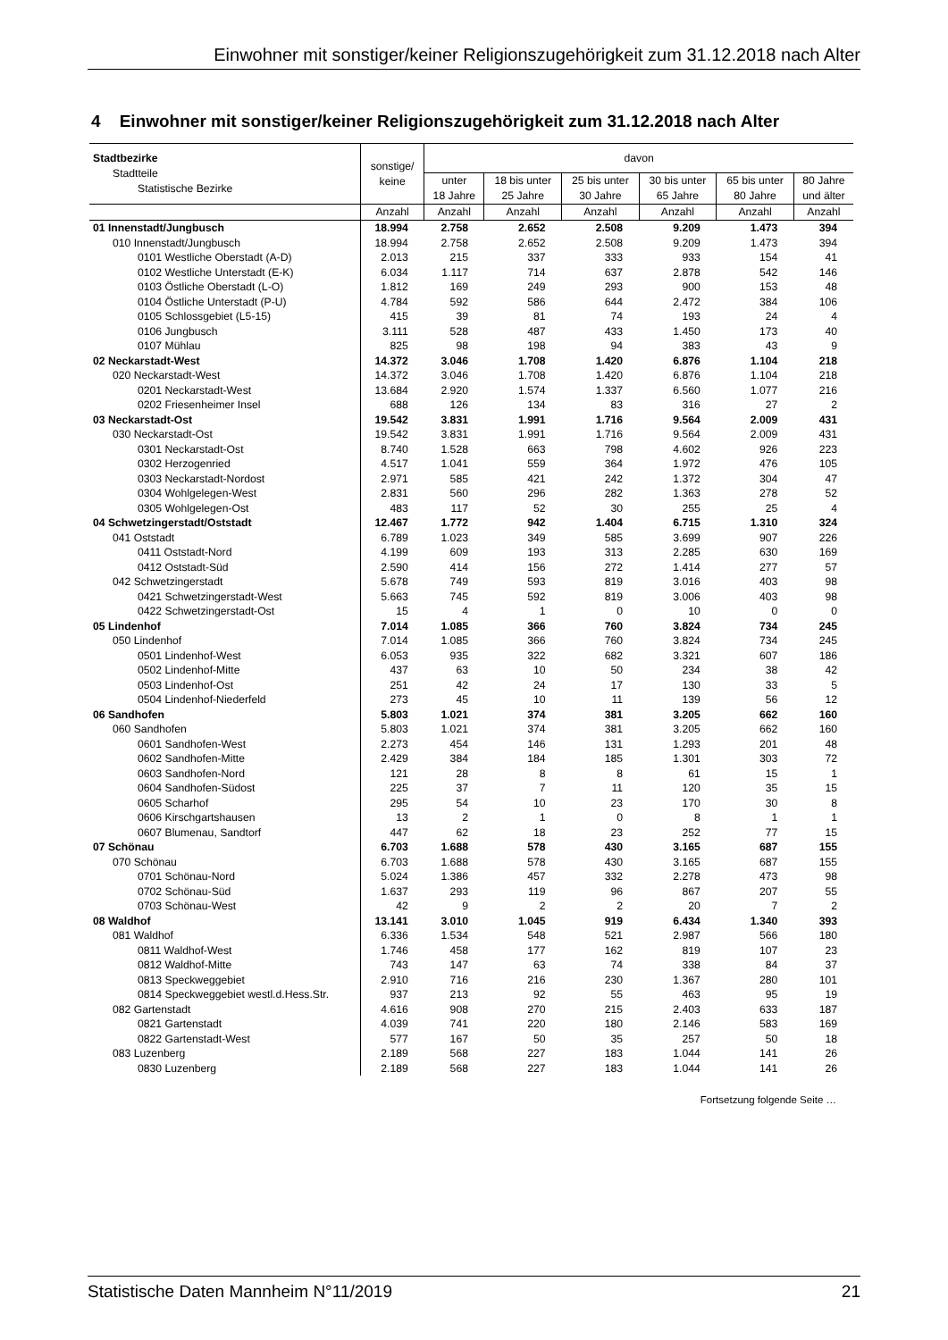Einwohner mit sonstiger/keiner Religionszugehörigkeit zum 31.12.2018 nach Alter
4 Einwohner mit sonstiger/keiner Religionszugehörigkeit zum 31.12.2018 nach Alter
| Stadtbezirke Stadtteile Statistische Bezirke | sonstige/ keine | davon | | | | | |
| --- | --- | --- | --- | --- | --- | --- | --- |
| | | unter 18 Jahre | 18 bis unter 25 Jahre | 25 bis unter 30 Jahre | 30 bis unter 65 Jahre | 65 bis unter 80 Jahre | 80 Jahre und älter |
| | Anzahl | Anzahl | Anzahl | Anzahl | Anzahl | Anzahl | Anzahl |
| 01 Innenstadt/Jungbusch | 18.994 | 2.758 | 2.652 | 2.508 | 9.209 | 1.473 | 394 |
| 010 Innenstadt/Jungbusch | 18.994 | 2.758 | 2.652 | 2.508 | 9.209 | 1.473 | 394 |
| 0101 Westliche Oberstadt (A-D) | 2.013 | 215 | 337 | 333 | 933 | 154 | 41 |
| 0102 Westliche Unterstadt (E-K) | 6.034 | 1.117 | 714 | 637 | 2.878 | 542 | 146 |
| 0103 Östliche Oberstadt (L-O) | 1.812 | 169 | 249 | 293 | 900 | 153 | 48 |
| 0104 Östliche Unterstadt (P-U) | 4.784 | 592 | 586 | 644 | 2.472 | 384 | 106 |
| 0105 Schlossgebiet (L5-15) | 415 | 39 | 81 | 74 | 193 | 24 | 4 |
| 0106 Jungbusch | 3.111 | 528 | 487 | 433 | 1.450 | 173 | 40 |
| 0107 Mühlau | 825 | 98 | 198 | 94 | 383 | 43 | 9 |
| 02 Neckarstadt-West | 14.372 | 3.046 | 1.708 | 1.420 | 6.876 | 1.104 | 218 |
| 020 Neckarstadt-West | 14.372 | 3.046 | 1.708 | 1.420 | 6.876 | 1.104 | 218 |
| 0201 Neckarstadt-West | 13.684 | 2.920 | 1.574 | 1.337 | 6.560 | 1.077 | 216 |
| 0202 Friesenheimer Insel | 688 | 126 | 134 | 83 | 316 | 27 | 2 |
| 03 Neckarstadt-Ost | 19.542 | 3.831 | 1.991 | 1.716 | 9.564 | 2.009 | 431 |
| 030 Neckarstadt-Ost | 19.542 | 3.831 | 1.991 | 1.716 | 9.564 | 2.009 | 431 |
| 0301 Neckarstadt-Ost | 8.740 | 1.528 | 663 | 798 | 4.602 | 926 | 223 |
| 0302 Herzogenried | 4.517 | 1.041 | 559 | 364 | 1.972 | 476 | 105 |
| 0303 Neckarstadt-Nordost | 2.971 | 585 | 421 | 242 | 1.372 | 304 | 47 |
| 0304 Wohlgelegen-West | 2.831 | 560 | 296 | 282 | 1.363 | 278 | 52 |
| 0305 Wohlgelegen-Ost | 483 | 117 | 52 | 30 | 255 | 25 | 4 |
| 04 Schwetzingerstadt/Oststadt | 12.467 | 1.772 | 942 | 1.404 | 6.715 | 1.310 | 324 |
| 041 Oststadt | 6.789 | 1.023 | 349 | 585 | 3.699 | 907 | 226 |
| 0411 Oststadt-Nord | 4.199 | 609 | 193 | 313 | 2.285 | 630 | 169 |
| 0412 Oststadt-Süd | 2.590 | 414 | 156 | 272 | 1.414 | 277 | 57 |
| 042 Schwetzingerstadt | 5.678 | 749 | 593 | 819 | 3.016 | 403 | 98 |
| 0421 Schwetzingerstadt-West | 5.663 | 745 | 592 | 819 | 3.006 | 403 | 98 |
| 0422 Schwetzingerstadt-Ost | 15 | 4 | 1 | 0 | 10 | 0 | 0 |
| 05 Lindenhof | 7.014 | 1.085 | 366 | 760 | 3.824 | 734 | 245 |
| 050 Lindenhof | 7.014 | 1.085 | 366 | 760 | 3.824 | 734 | 245 |
| 0501 Lindenhof-West | 6.053 | 935 | 322 | 682 | 3.321 | 607 | 186 |
| 0502 Lindenhof-Mitte | 437 | 63 | 10 | 50 | 234 | 38 | 42 |
| 0503 Lindenhof-Ost | 251 | 42 | 24 | 17 | 130 | 33 | 5 |
| 0504 Lindenhof-Niederfeld | 273 | 45 | 10 | 11 | 139 | 56 | 12 |
| 06 Sandhofen | 5.803 | 1.021 | 374 | 381 | 3.205 | 662 | 160 |
| 060 Sandhofen | 5.803 | 1.021 | 374 | 381 | 3.205 | 662 | 160 |
| 0601 Sandhofen-West | 2.273 | 454 | 146 | 131 | 1.293 | 201 | 48 |
| 0602 Sandhofen-Mitte | 2.429 | 384 | 184 | 185 | 1.301 | 303 | 72 |
| 0603 Sandhofen-Nord | 121 | 28 | 8 | 8 | 61 | 15 | 1 |
| 0604 Sandhofen-Südost | 225 | 37 | 7 | 11 | 120 | 35 | 15 |
| 0605 Scharhof | 295 | 54 | 10 | 23 | 170 | 30 | 8 |
| 0606 Kirschgartshausen | 13 | 2 | 1 | 0 | 8 | 1 | 1 |
| 0607 Blumenau, Sandtorf | 447 | 62 | 18 | 23 | 252 | 77 | 15 |
| 07 Schönau | 6.703 | 1.688 | 578 | 430 | 3.165 | 687 | 155 |
| 070 Schönau | 6.703 | 1.688 | 578 | 430 | 3.165 | 687 | 155 |
| 0701 Schönau-Nord | 5.024 | 1.386 | 457 | 332 | 2.278 | 473 | 98 |
| 0702 Schönau-Süd | 1.637 | 293 | 119 | 96 | 867 | 207 | 55 |
| 0703 Schönau-West | 42 | 9 | 2 | 2 | 20 | 7 | 2 |
| 08 Waldhof | 13.141 | 3.010 | 1.045 | 919 | 6.434 | 1.340 | 393 |
| 081 Waldhof | 6.336 | 1.534 | 548 | 521 | 2.987 | 566 | 180 |
| 0811 Waldhof-West | 1.746 | 458 | 177 | 162 | 819 | 107 | 23 |
| 0812 Waldhof-Mitte | 743 | 147 | 63 | 74 | 338 | 84 | 37 |
| 0813 Speckweggebiet | 2.910 | 716 | 216 | 230 | 1.367 | 280 | 101 |
| 0814 Speckweggebiet westl.d.Hess.Str. | 937 | 213 | 92 | 55 | 463 | 95 | 19 |
| 082 Gartenstadt | 4.616 | 908 | 270 | 215 | 2.403 | 633 | 187 |
| 0821 Gartenstadt | 4.039 | 741 | 220 | 180 | 2.146 | 583 | 169 |
| 0822 Gartenstadt-West | 577 | 167 | 50 | 35 | 257 | 50 | 18 |
| 083 Luzenberg | 2.189 | 568 | 227 | 183 | 1.044 | 141 | 26 |
| 0830 Luzenberg | 2.189 | 568 | 227 | 183 | 1.044 | 141 | 26 |
Fortsetzung folgende Seite …
Statistische Daten Mannheim N°11/2019 21